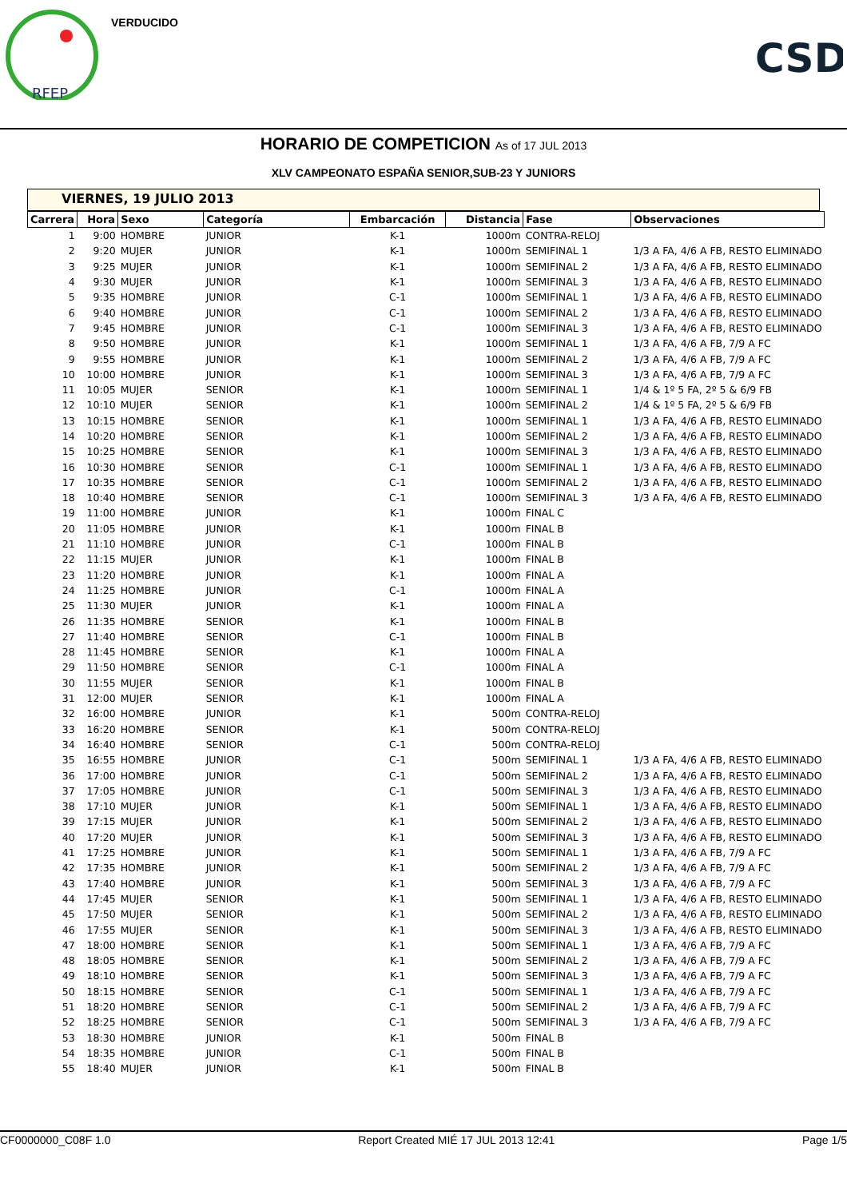VERDUCIDO
RFEP
CSD
HORARIO DE COMPETICION As of 17 JUL 2013
XLV CAMPEONATO ESPAÑA SENIOR,SUB-23 Y JUNIORS
VIERNES, 19 JULIO 2013
| Carrera | Hora | Sexo | Categoría | Embarcación | Distancia | Fase | Observaciones |
| --- | --- | --- | --- | --- | --- | --- | --- |
| 1 | 9:00 | HOMBRE | JUNIOR | K-1 | 1000m | CONTRA-RELOJ | |
| 2 | 9:20 | MUJER | JUNIOR | K-1 | 1000m | SEMIFINAL 1 | 1/3 A FA, 4/6 A FB, RESTO ELIMINADO |
| 3 | 9:25 | MUJER | JUNIOR | K-1 | 1000m | SEMIFINAL 2 | 1/3 A FA, 4/6 A FB, RESTO ELIMINADO |
| 4 | 9:30 | MUJER | JUNIOR | K-1 | 1000m | SEMIFINAL 3 | 1/3 A FA, 4/6 A FB, RESTO ELIMINADO |
| 5 | 9:35 | HOMBRE | JUNIOR | C-1 | 1000m | SEMIFINAL 1 | 1/3 A FA, 4/6 A FB, RESTO ELIMINADO |
| 6 | 9:40 | HOMBRE | JUNIOR | C-1 | 1000m | SEMIFINAL 2 | 1/3 A FA, 4/6 A FB, RESTO ELIMINADO |
| 7 | 9:45 | HOMBRE | JUNIOR | C-1 | 1000m | SEMIFINAL 3 | 1/3 A FA, 4/6 A FB, RESTO ELIMINADO |
| 8 | 9:50 | HOMBRE | JUNIOR | K-1 | 1000m | SEMIFINAL 1 | 1/3 A FA, 4/6 A FB, 7/9 A FC |
| 9 | 9:55 | HOMBRE | JUNIOR | K-1 | 1000m | SEMIFINAL 2 | 1/3 A FA, 4/6 A FB, 7/9 A FC |
| 10 | 10:00 | HOMBRE | JUNIOR | K-1 | 1000m | SEMIFINAL 3 | 1/3 A FA, 4/6 A FB, 7/9 A FC |
| 11 | 10:05 | MUJER | SENIOR | K-1 | 1000m | SEMIFINAL 1 | 1/4 & 1º 5 FA, 2º 5 & 6/9 FB |
| 12 | 10:10 | MUJER | SENIOR | K-1 | 1000m | SEMIFINAL 2 | 1/4 & 1º 5 FA, 2º 5 & 6/9 FB |
| 13 | 10:15 | HOMBRE | SENIOR | K-1 | 1000m | SEMIFINAL 1 | 1/3 A FA, 4/6 A FB, RESTO ELIMINADO |
| 14 | 10:20 | HOMBRE | SENIOR | K-1 | 1000m | SEMIFINAL 2 | 1/3 A FA, 4/6 A FB, RESTO ELIMINADO |
| 15 | 10:25 | HOMBRE | SENIOR | K-1 | 1000m | SEMIFINAL 3 | 1/3 A FA, 4/6 A FB, RESTO ELIMINADO |
| 16 | 10:30 | HOMBRE | SENIOR | C-1 | 1000m | SEMIFINAL 1 | 1/3 A FA, 4/6 A FB, RESTO ELIMINADO |
| 17 | 10:35 | HOMBRE | SENIOR | C-1 | 1000m | SEMIFINAL 2 | 1/3 A FA, 4/6 A FB, RESTO ELIMINADO |
| 18 | 10:40 | HOMBRE | SENIOR | C-1 | 1000m | SEMIFINAL 3 | 1/3 A FA, 4/6 A FB, RESTO ELIMINADO |
| 19 | 11:00 | HOMBRE | JUNIOR | K-1 | 1000m | FINAL C | |
| 20 | 11:05 | HOMBRE | JUNIOR | K-1 | 1000m | FINAL B | |
| 21 | 11:10 | HOMBRE | JUNIOR | C-1 | 1000m | FINAL B | |
| 22 | 11:15 | MUJER | JUNIOR | K-1 | 1000m | FINAL B | |
| 23 | 11:20 | HOMBRE | JUNIOR | K-1 | 1000m | FINAL A | |
| 24 | 11:25 | HOMBRE | JUNIOR | C-1 | 1000m | FINAL A | |
| 25 | 11:30 | MUJER | JUNIOR | K-1 | 1000m | FINAL A | |
| 26 | 11:35 | HOMBRE | SENIOR | K-1 | 1000m | FINAL B | |
| 27 | 11:40 | HOMBRE | SENIOR | C-1 | 1000m | FINAL B | |
| 28 | 11:45 | HOMBRE | SENIOR | K-1 | 1000m | FINAL A | |
| 29 | 11:50 | HOMBRE | SENIOR | C-1 | 1000m | FINAL A | |
| 30 | 11:55 | MUJER | SENIOR | K-1 | 1000m | FINAL B | |
| 31 | 12:00 | MUJER | SENIOR | K-1 | 1000m | FINAL A | |
| 32 | 16:00 | HOMBRE | JUNIOR | K-1 | 500m | CONTRA-RELOJ | |
| 33 | 16:20 | HOMBRE | SENIOR | K-1 | 500m | CONTRA-RELOJ | |
| 34 | 16:40 | HOMBRE | SENIOR | C-1 | 500m | CONTRA-RELOJ | |
| 35 | 16:55 | HOMBRE | JUNIOR | C-1 | 500m | SEMIFINAL 1 | 1/3 A FA, 4/6 A FB, RESTO ELIMINADO |
| 36 | 17:00 | HOMBRE | JUNIOR | C-1 | 500m | SEMIFINAL 2 | 1/3 A FA, 4/6 A FB, RESTO ELIMINADO |
| 37 | 17:05 | HOMBRE | JUNIOR | C-1 | 500m | SEMIFINAL 3 | 1/3 A FA, 4/6 A FB, RESTO ELIMINADO |
| 38 | 17:10 | MUJER | JUNIOR | K-1 | 500m | SEMIFINAL 1 | 1/3 A FA, 4/6 A FB, RESTO ELIMINADO |
| 39 | 17:15 | MUJER | JUNIOR | K-1 | 500m | SEMIFINAL 2 | 1/3 A FA, 4/6 A FB, RESTO ELIMINADO |
| 40 | 17:20 | MUJER | JUNIOR | K-1 | 500m | SEMIFINAL 3 | 1/3 A FA, 4/6 A FB, RESTO ELIMINADO |
| 41 | 17:25 | HOMBRE | JUNIOR | K-1 | 500m | SEMIFINAL 1 | 1/3 A FA, 4/6 A FB, 7/9 A FC |
| 42 | 17:35 | HOMBRE | JUNIOR | K-1 | 500m | SEMIFINAL 2 | 1/3 A FA, 4/6 A FB, 7/9 A FC |
| 43 | 17:40 | HOMBRE | JUNIOR | K-1 | 500m | SEMIFINAL 3 | 1/3 A FA, 4/6 A FB, 7/9 A FC |
| 44 | 17:45 | MUJER | SENIOR | K-1 | 500m | SEMIFINAL 1 | 1/3 A FA, 4/6 A FB, RESTO ELIMINADO |
| 45 | 17:50 | MUJER | SENIOR | K-1 | 500m | SEMIFINAL 2 | 1/3 A FA, 4/6 A FB, RESTO ELIMINADO |
| 46 | 17:55 | MUJER | SENIOR | K-1 | 500m | SEMIFINAL 3 | 1/3 A FA, 4/6 A FB, RESTO ELIMINADO |
| 47 | 18:00 | HOMBRE | SENIOR | K-1 | 500m | SEMIFINAL 1 | 1/3 A FA, 4/6 A FB, 7/9 A FC |
| 48 | 18:05 | HOMBRE | SENIOR | K-1 | 500m | SEMIFINAL 2 | 1/3 A FA, 4/6 A FB, 7/9 A FC |
| 49 | 18:10 | HOMBRE | SENIOR | K-1 | 500m | SEMIFINAL 3 | 1/3 A FA, 4/6 A FB, 7/9 A FC |
| 50 | 18:15 | HOMBRE | SENIOR | C-1 | 500m | SEMIFINAL 1 | 1/3 A FA, 4/6 A FB, 7/9 A FC |
| 51 | 18:20 | HOMBRE | SENIOR | C-1 | 500m | SEMIFINAL 2 | 1/3 A FA, 4/6 A FB, 7/9 A FC |
| 52 | 18:25 | HOMBRE | SENIOR | C-1 | 500m | SEMIFINAL 3 | 1/3 A FA, 4/6 A FB, 7/9 A FC |
| 53 | 18:30 | HOMBRE | JUNIOR | K-1 | 500m | FINAL B | |
| 54 | 18:35 | HOMBRE | JUNIOR | C-1 | 500m | FINAL B | |
| 55 | 18:40 | MUJER | JUNIOR | K-1 | 500m | FINAL B | |
CF0000000_C08F 1.0 Report Created MIÉ 17 JUL 2013 12:41 Page 1/5